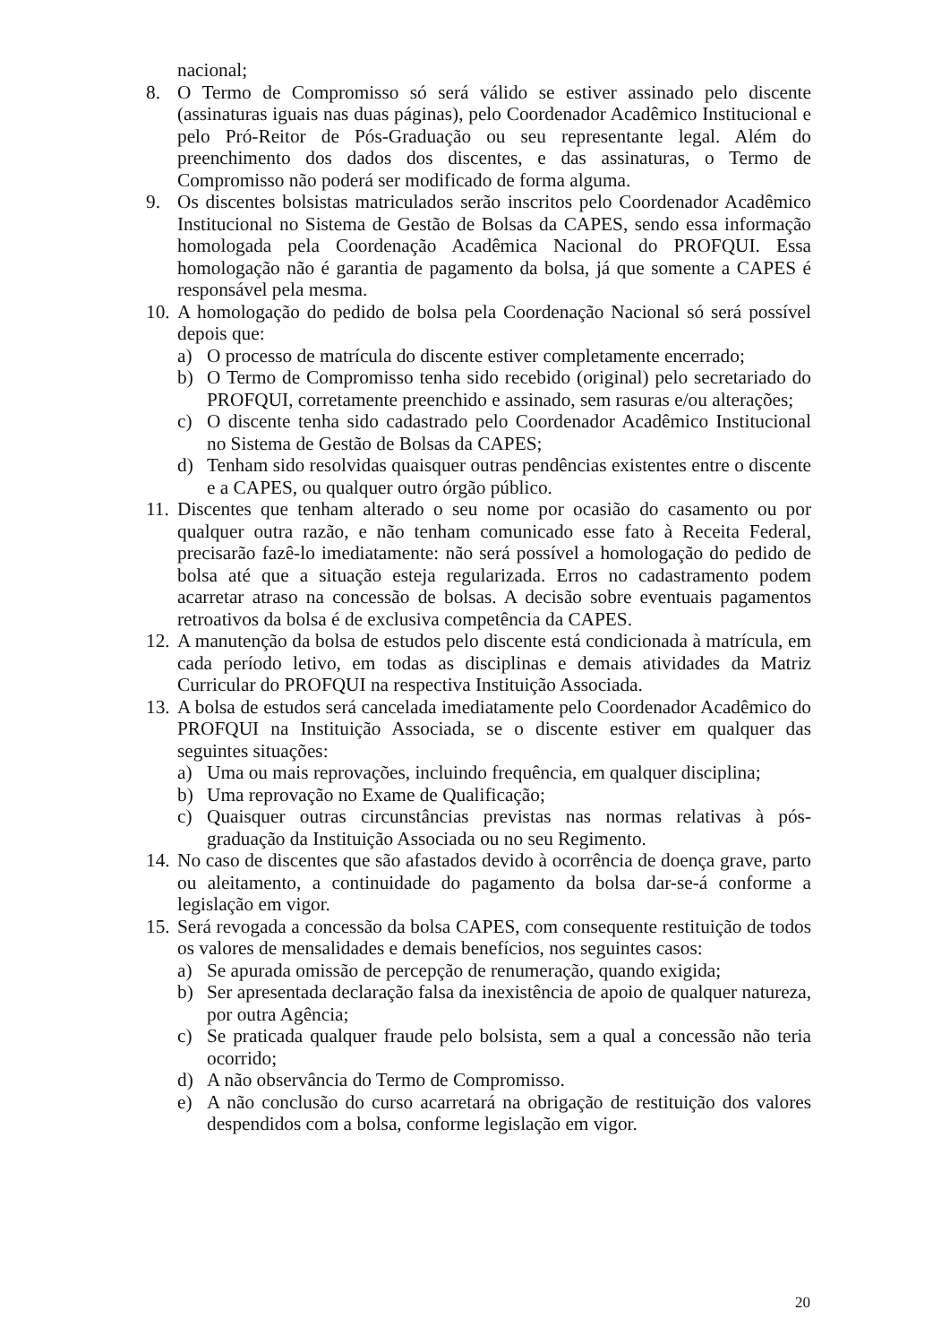nacional;
8. O Termo de Compromisso só será válido se estiver assinado pelo discente (assinaturas iguais nas duas páginas), pelo Coordenador Acadêmico Institucional e pelo Pró-Reitor de Pós-Graduação ou seu representante legal. Além do preenchimento dos dados dos discentes, e das assinaturas, o Termo de Compromisso não poderá ser modificado de forma alguma.
9. Os discentes bolsistas matriculados serão inscritos pelo Coordenador Acadêmico Institucional no Sistema de Gestão de Bolsas da CAPES, sendo essa informação homologada pela Coordenação Acadêmica Nacional do PROFQUI. Essa homologação não é garantia de pagamento da bolsa, já que somente a CAPES é responsável pela mesma.
10.
A homologação do pedido de bolsa pela Coordenação Nacional só será possível depois que:
a) O processo de matrícula do discente estiver completamente encerrado;
b) O Termo de Compromisso tenha sido recebido (original) pelo secretariado do PROFQUI, corretamente preenchido e assinado, sem rasuras e/ou alterações;
c) O discente tenha sido cadastrado pelo Coordenador Acadêmico Institucional no Sistema de Gestão de Bolsas da CAPES;
d) Tenham sido resolvidas quaisquer outras pendências existentes entre o discente e a CAPES, ou qualquer outro órgão público.
11.
Discentes que tenham alterado o seu nome por ocasião do casamento ou por qualquer outra razão, e não tenham comunicado esse fato à Receita Federal, precisarão fazê-lo imediatamente: não será possível a homologação do pedido de bolsa até que a situação esteja regularizada. Erros no cadastramento podem acarretar atraso na concessão de bolsas. A decisão sobre eventuais pagamentos retroativos da bolsa é de exclusiva competência da CAPES.
12.
A manutenção da bolsa de estudos pelo discente está condicionada à matrícula, em cada período letivo, em todas as disciplinas e demais atividades da Matriz Curricular do PROFQUI na respectiva Instituição Associada.
13.
A bolsa de estudos será cancelada imediatamente pelo Coordenador Acadêmico do PROFQUI na Instituição Associada, se o discente estiver em qualquer das seguintes situações:
a) Uma ou mais reprovações, incluindo frequência, em qualquer disciplina;
b) Uma reprovação no Exame de Qualificação;
c) Quaisquer outras circunstâncias previstas nas normas relativas à pós-graduação da Instituição Associada ou no seu Regimento.
14.
No caso de discentes que são afastados devido à ocorrência de doença grave, parto ou aleitamento, a continuidade do pagamento da bolsa dar-se-á conforme a legislação em vigor.
15.
Será revogada a concessão da bolsa CAPES, com consequente restituição de todos os valores de mensalidades e demais benefícios, nos seguintes casos:
a) Se apurada omissão de percepção de renumeração, quando exigida;
b) Ser apresentada declaração falsa da inexistência de apoio de qualquer natureza, por outra Agência;
c) Se praticada qualquer fraude pelo bolsista, sem a qual a concessão não teria ocorrido;
d) A não observância do Termo de Compromisso.
e) A não conclusão do curso acarretará na obrigação de restituição dos valores despendidos com a bolsa, conforme legislação em vigor.
20